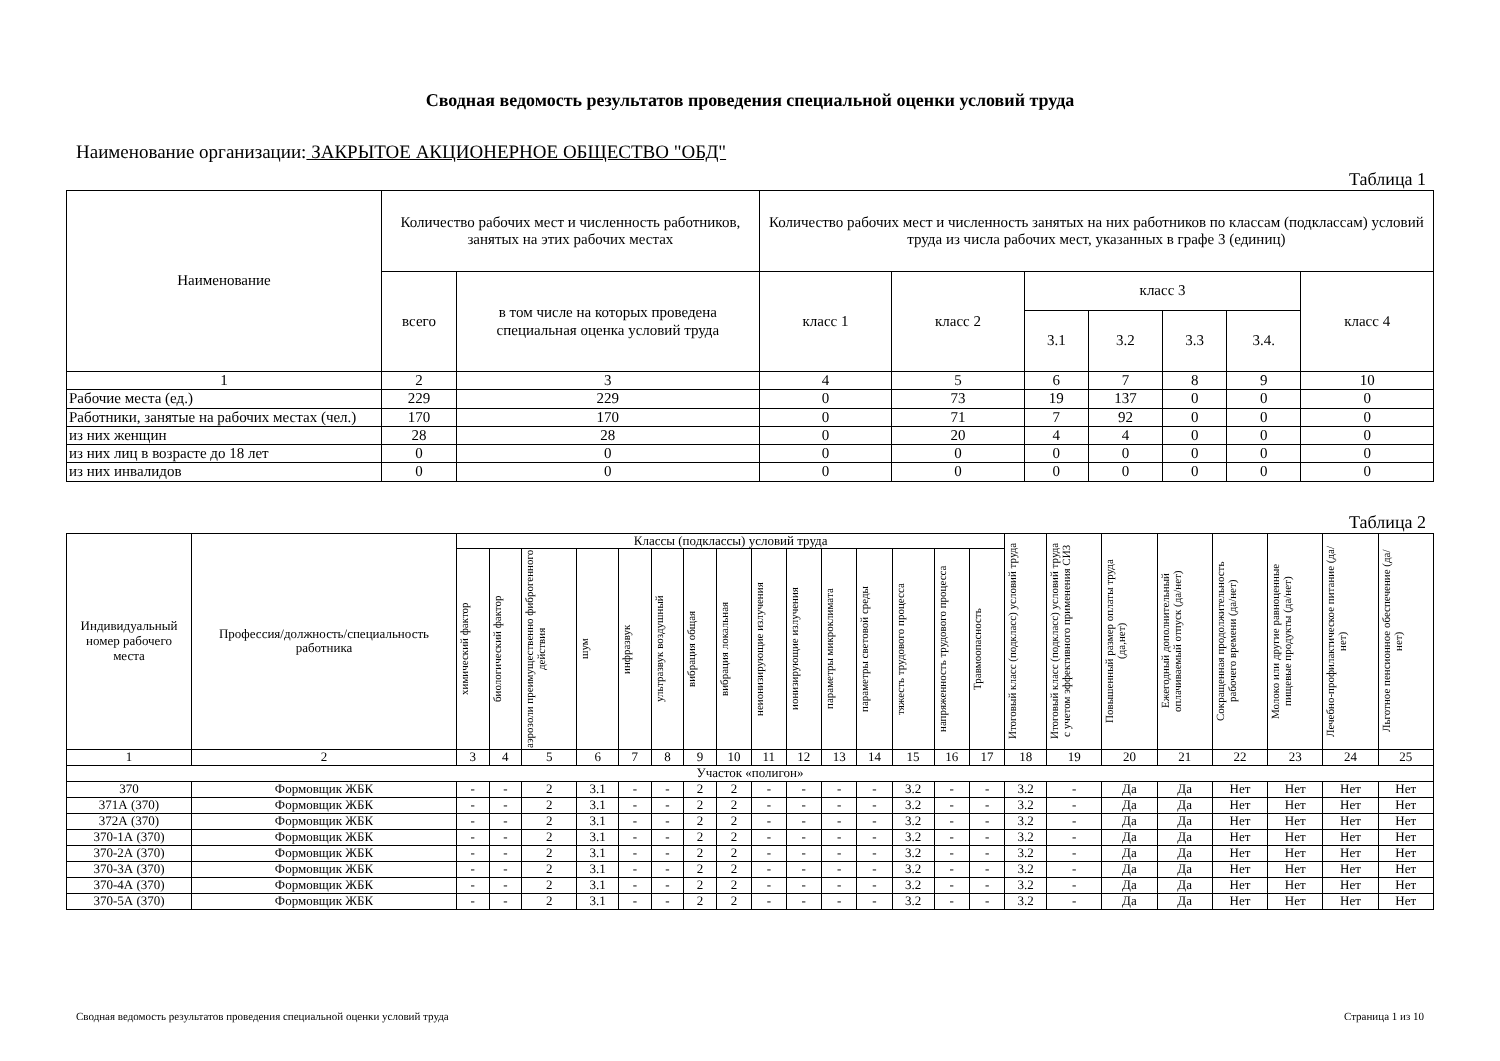Сводная ведомость результатов проведения специальной оценки условий труда
Наименование организации: ЗАКРЫТОЕ АКЦИОНЕРНОЕ ОБЩЕСТВО "ОБД"
Таблица 1
| Наименование | Количество рабочих мест и численность работников, занятых на этих рабочих местах | | Количество рабочих мест и численность занятых на них работников по классам (подклассам) условий труда из числа рабочих мест, указанных в графе 3 (единиц) | | | | | | |
| --- | --- | --- | --- | --- | --- | --- | --- | --- | --- |
| | всего | в том числе на которых проведена специальная оценка условий труда | класс 1 | класс 2 | класс 3 | | | | класс 4 |
| | | | | | 3.1 | 3.2 | 3.3 | 3.4. | |
| 1 | 2 | 3 | 4 | 5 | 6 | 7 | 8 | 9 | 10 |
| Рабочие места (ед.) | 229 | 229 | 0 | 73 | 19 | 137 | 0 | 0 | 0 |
| Работники, занятые на рабочих местах (чел.) | 170 | 170 | 0 | 71 | 7 | 92 | 0 | 0 | 0 |
| из них женщин | 28 | 28 | 0 | 20 | 4 | 4 | 0 | 0 | 0 |
| из них лиц в возрасте до 18 лет | 0 | 0 | 0 | 0 | 0 | 0 | 0 | 0 | 0 |
| из них инвалидов | 0 | 0 | 0 | 0 | 0 | 0 | 0 | 0 | 0 |
Таблица 2
| Индивидуальный номер рабочего места | Профессия/должность/специальность работника | Классы (подклассы) условий труда | | | | | | | | | | | | | | | Итоговый класс (подкласс) условий труда | Итоговый класс (подкласс) условий труда с учетом эффективного применения СИЗ | Повышенный размер оплаты труда (да,нет) | Ежегодный дополнительный оплачиваемый отпуск (да/нет) | Сокращенная продолжительность рабочего времени (да/нет) | Молоко или другие равноценные пищевые продукты (да/нет) | Лечебно-профилактическое питание (да/нет) | Льготное пенсионное обеспечение (да/нет) |
| --- | --- | --- | --- | --- | --- | --- | --- | --- | --- | --- | --- | --- | --- | --- | --- | --- | --- | --- | --- | --- | --- | --- | --- | --- |
| | | химический фактор | биологический фактор | аэрозоли преимущественно фиброгенного действия | шум | инфразвук | ультразвук воздушный | вибрация общая | вибрация локальная | неионизирующие излучения | ионизирующие излучения | параметры микроклимата | параметры световой среды | тяжесть трудового процесса | напряженность трудового процесса | Травмоопасность | | | | | | | | |
| 1 | 2 | 3 | 4 | 5 | 6 | 7 | 8 | 9 | 10 | 11 | 12 | 13 | 14 | 15 | 16 | 17 | 18 | 19 | 20 | 21 | 22 | 23 | 24 | 25 |
| Участок «полигон» | | | | | | | | | | | | | | | | | | | | | | | | |
| 370 | Формовщик ЖБК | - | - | 2 | 3.1 | - | - | 2 | 2 | - | - | - | - | 3.2 | - | - | 3.2 | - | Да | Да | Нет | Нет | Нет | Нет |
| 371А (370) | Формовщик ЖБК | - | - | 2 | 3.1 | - | - | 2 | 2 | - | - | - | - | 3.2 | - | - | 3.2 | - | Да | Да | Нет | Нет | Нет | Нет |
| 372А (370) | Формовщик ЖБК | - | - | 2 | 3.1 | - | - | 2 | 2 | - | - | - | - | 3.2 | - | - | 3.2 | - | Да | Да | Нет | Нет | Нет | Нет |
| 370-1А (370) | Формовщик ЖБК | - | - | 2 | 3.1 | - | - | 2 | 2 | - | - | - | - | 3.2 | - | - | 3.2 | - | Да | Да | Нет | Нет | Нет | Нет |
| 370-2А (370) | Формовщик ЖБК | - | - | 2 | 3.1 | - | - | 2 | 2 | - | - | - | - | 3.2 | - | - | 3.2 | - | Да | Да | Нет | Нет | Нет | Нет |
| 370-3А (370) | Формовщик ЖБК | - | - | 2 | 3.1 | - | - | 2 | 2 | - | - | - | - | 3.2 | - | - | 3.2 | - | Да | Да | Нет | Нет | Нет | Нет |
| 370-4А (370) | Формовщик ЖБК | - | - | 2 | 3.1 | - | - | 2 | 2 | - | - | - | - | 3.2 | - | - | 3.2 | - | Да | Да | Нет | Нет | Нет | Нет |
| 370-5А (370) | Формовщик ЖБК | - | - | 2 | 3.1 | - | - | 2 | 2 | - | - | - | - | 3.2 | - | - | 3.2 | - | Да | Да | Нет | Нет | Нет | Нет |
Сводная ведомость результатов проведения специальной оценки условий труда Страница 1 из 10